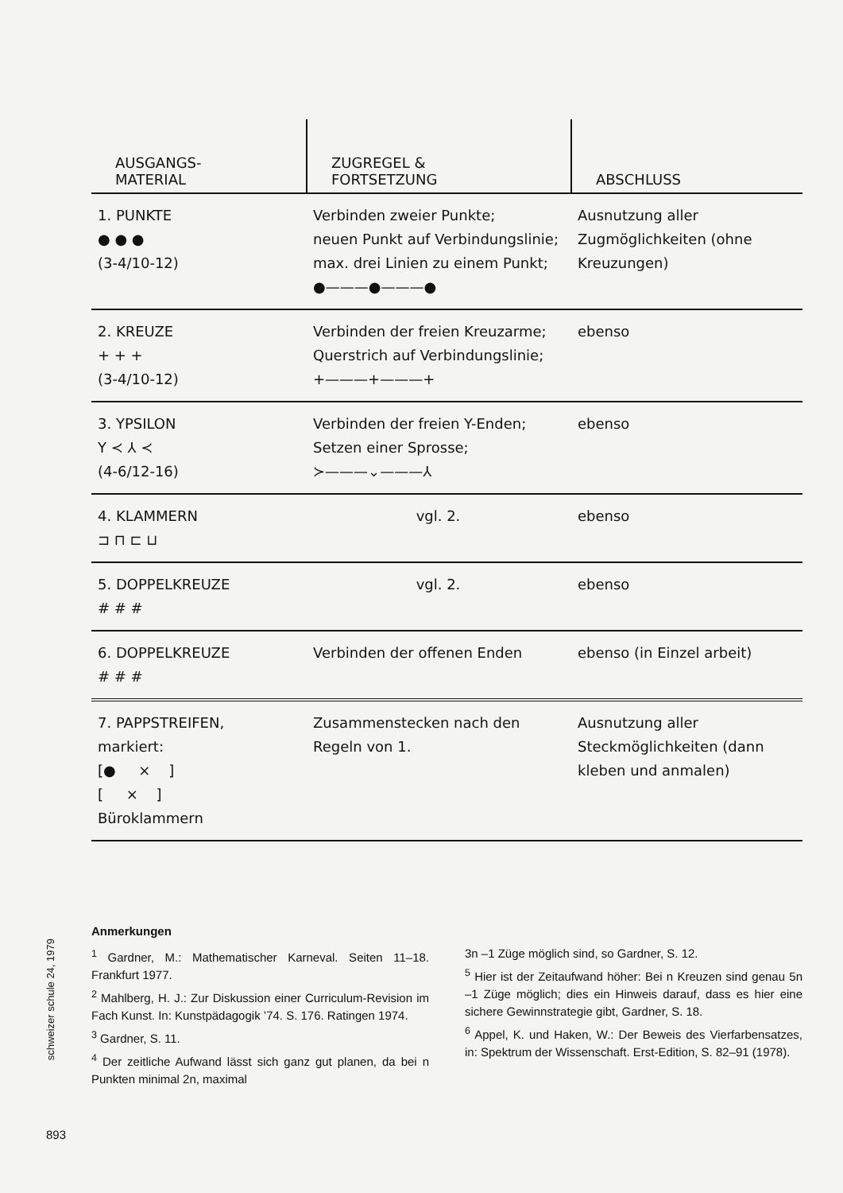| AUSGANGS- MATERIAL | ZUGREGEL & FORTSETZUNG | ABSCHLUSS |
| --- | --- | --- |
| 1. PUNKTE ● ● ● (3-4/10-12) | Verbinden zweier Punkte; neuen Punkt auf Verbindungslinie; max. drei Linien zu einem Punkt; ●———●———● | Ausnutzung aller Zugmöglichkeiten (ohne Kreuzungen) |
| 2. KREUZE + + + (3-4/10-12) | Verbinden der freien Kreuzarme; Querstrich auf Verbindungslinie; +———+———+ | ebenso |
| 3. YPSILON Y ≺ ⅄ ≺ (4-6/12-16) | Verbinden der freien Y-Enden; Setzen einer Sprosse; ≻———⌄———⅄ | ebenso |
| 4. KLAMMERN ⊐ ⊓ ⊏ ⊔ | vgl. 2. | ebenso |
| 5. DOPPELKREUZE # # # | vgl. 2. | ebenso |
| 6. DOPPELKREUZE # # # | Verbinden der offenen Enden | ebenso (in Einzel arbeit) |
| 7. PAPPSTREIFEN, markiert: [● × ] [ × ] Büroklammern | Zusammenstecken nach den Regeln von 1. | Ausnutzung aller Steckmöglichkeiten (dann kleben und anmalen) |
Anmerkungen
<sup>1</sup> Gardner, M.: Mathematischer Karneval. Seiten 11–18. Frankfurt 1977.
<sup>2</sup> Mahlberg, H. J.: Zur Diskussion einer Curriculum-Revision im Fach Kunst. In: Kunstpädagogik ’74. S. 176. Ratingen 1974.
<sup>3</sup> Gardner, S. 11.
<sup>4</sup> Der zeitliche Aufwand lässt sich ganz gut planen, da bei n Punkten minimal 2n, maximal
3n –1 Züge möglich sind, so Gardner, S. 12.
<sup>5</sup> Hier ist der Zeitaufwand höher: Bei n Kreuzen sind genau 5n –1 Züge möglich; dies ein Hinweis darauf, dass es hier eine sichere Gewinnstrategie gibt, Gardner, S. 18.
<sup>6</sup> Appel, K. und Haken, W.: Der Beweis des Vierfarbensatzes, in: Spektrum der Wissenschaft. Erst-Edition, S. 82–91 (1978).
schweizer schule 24, 1979
893